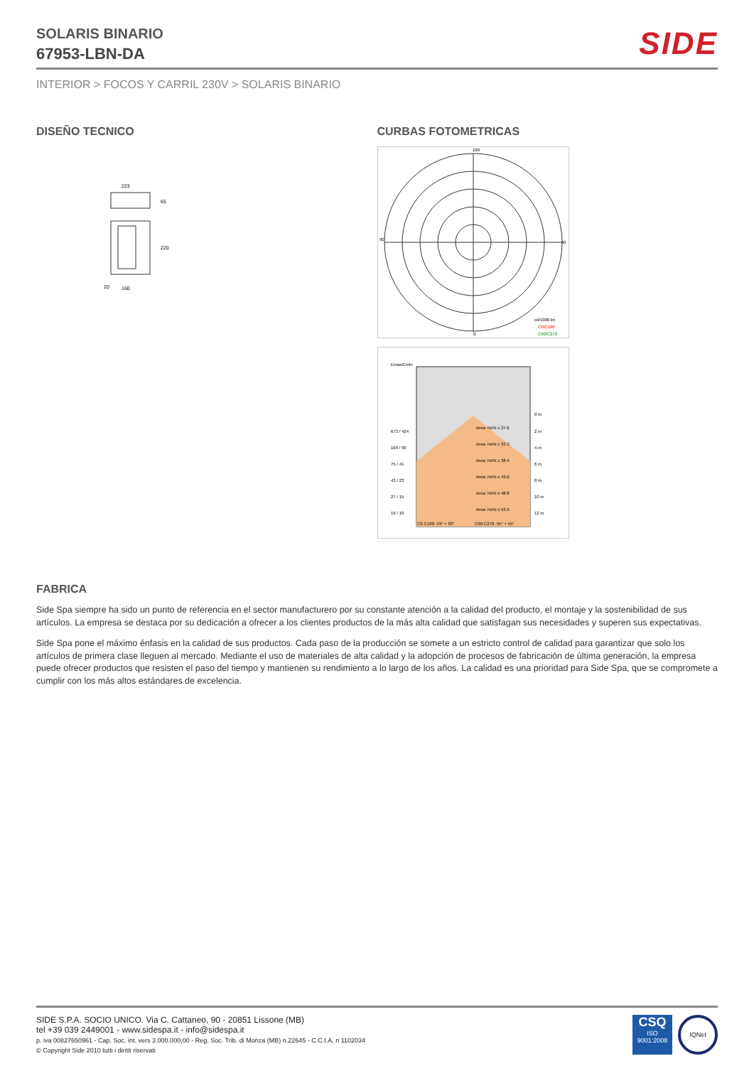SOLARIS BINARIO
67953-LBN-DA
SIDE
INTERIOR > FOCOS Y CARRIL 230V > SOLARIS BINARIO
DISEÑO TECNICO
223
65
220
20
160
CURBAS FOTOMETRICAS
180
0
90
90
cd/1000 lm
C0/C180
C90/C270
Emax/Emin
Area: NAN x 27.6
Area: NAN x 33.3
Area: NAN x 38.4
Area: NAN x 43.6
Area: NAN x 48.8
Area: NAN x 53.9
673 / 424
169 / 96
75 / 41
43 / 23
27 / 15
19 / 10
0 m
2 m
4 m
6 m
8 m
10 m
12 m
C0-C180: 59° + 30°
C90-C270: 55° + 55°
FABRICA
Side Spa siempre ha sido un punto de referencia en el sector manufacturero por su constante atención a la calidad del producto, el montaje y la sostenibilidad de sus artículos. La empresa se destaca por su dedicación a ofrecer a los clientes productos de la más alta calidad que satisfagan sus necesidades y superen sus expectativas.
Side Spa pone el máximo énfasis en la calidad de sus productos. Cada paso de la producción se somete a un estricto control de calidad para garantizar que solo los artículos de primera clase lleguen al mercado. Mediante el uso de materiales de alta calidad y la adopción de procesos de fabricación de última generación, la empresa puede ofrecer productos que resisten el paso del tiempo y mantienen su rendimiento a lo largo de los años. La calidad es una prioridad para Side Spa, que se compromete a cumplir con los más altos estándares de excelencia.
SIDE S.P.A. SOCIO UNICO. Via C. Cattaneo, 90 - 20851 Lissone (MB)
tel +39 039 2449001 - www.sidespa.it - info@sidespa.it
p. iva 00827650961 - Cap. Soc. int. vers 3.000.000,00 - Reg. Soc. Trib. di Monza (MB) n.22645 - C.C.I.A. n 1102034
© Copyright Side 2010 tutti i diritti riservati
CSQ
ISO
9001:2008
IQNet